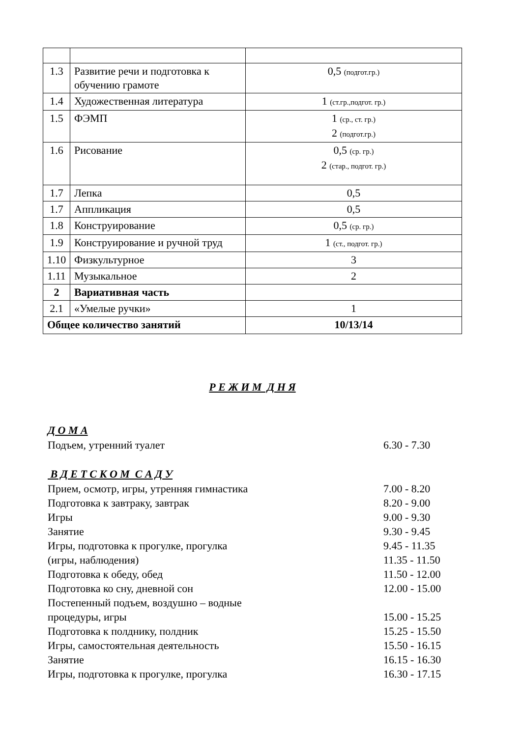| 1.3 | Развитие речи и подготовка к обучению грамоте | 0,5 (подгот.гр.) |
| 1.4 | Художественная литература | 1 (ст.гр.,подгот. гр.) |
| 1.5 | ФЭМП | 1 (ср., ст. гр.) 2 (подгот.гр.) |
| 1.6 | Рисование | 0,5 (ср. гр.) 2 (стар., подгот. гр.) |
| 1.7 | Лепка | 0,5 |
| 1.7 | Аппликация | 0,5 |
| 1.8 | Конструирование | 0,5 (ср. гр.) |
| 1.9 | Конструирование и ручной труд | 1 (ст., подгот. гр.) |
| 1.10 | Физкультурное | 3 |
| 1.11 | Музыкальное | 2 |
| 2 | Вариативная часть | |
| 2.1 | «Умелые ручки» | 1 |
| Общее количество занятий | | 10/13/14 |
Р Е Ж И М Д Н Я
Д О М А
Подъем, утренний туалет 6.30 - 7.30
В Д Е Т С К О М С А Д У
Прием, осмотр, игры, утренняя гимнастика 7.00 - 8.20
Подготовка к завтраку, завтрак 8.20 - 9.00
Игры 9.00 - 9.30
Занятие 9.30 - 9.45
Игры, подготовка к прогулке, прогулка 9.45 - 11.35
(игры, наблюдения) 11.35 - 11.50
Подготовка к обеду, обед 11.50 - 12.00
Подготовка ко сну, дневной сон 12.00 - 15.00
Постепенный подъем, воздушно – водные
процедуры, игры 15.00 - 15.25
Подготовка к полднику, полдник 15.25 - 15.50
Игры, самостоятельная деятельность 15.50 - 16.15
Занятие 16.15 - 16.30
Игры, подготовка к прогулке, прогулка 16.30 - 17.15